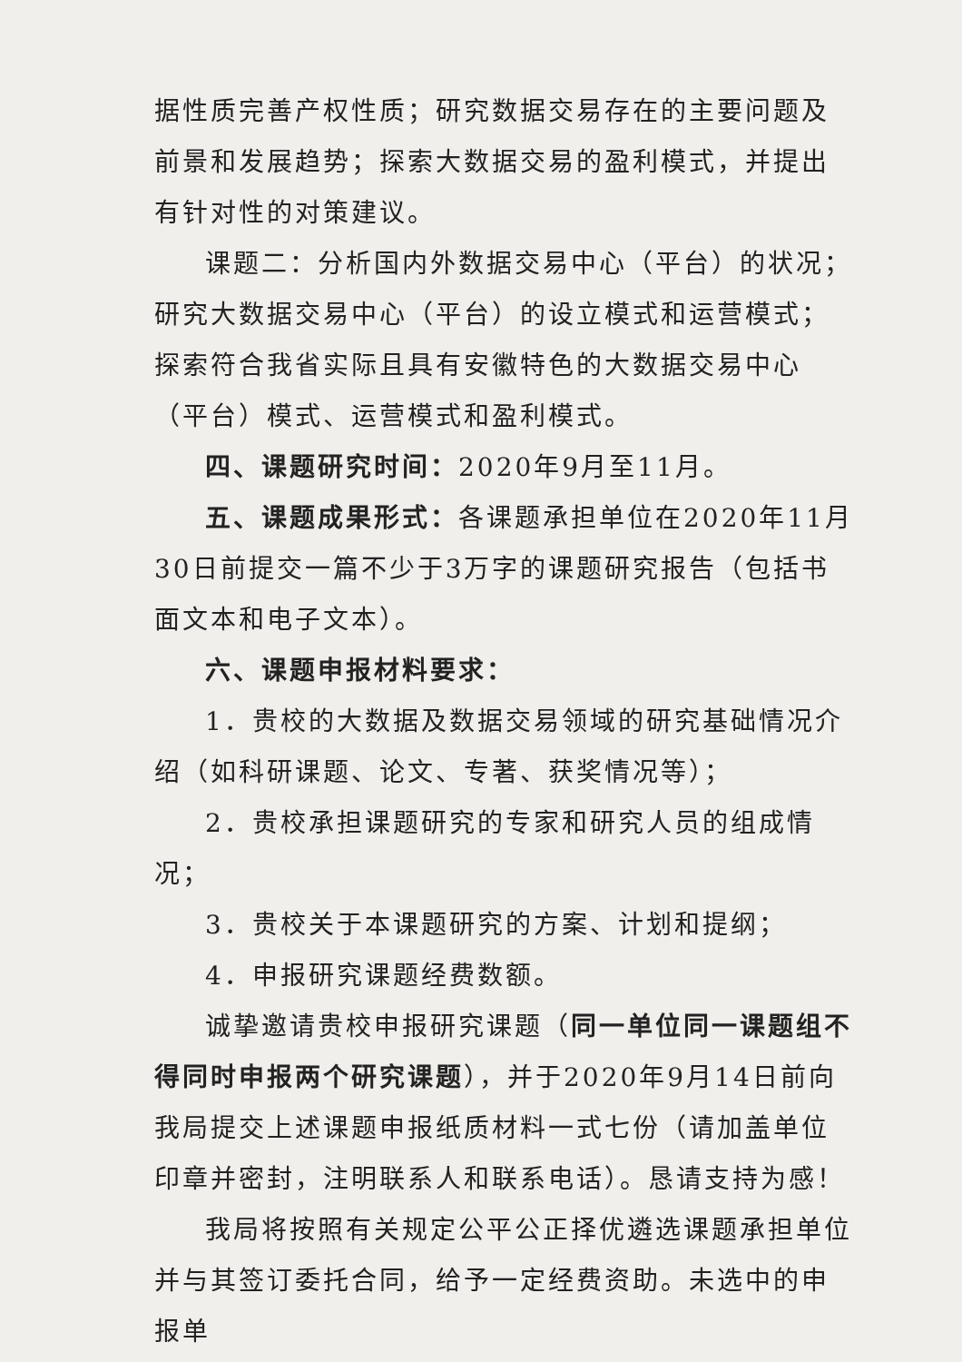据性质完善产权性质；研究数据交易存在的主要问题及前景和发展趋势；探索大数据交易的盈利模式，并提出有针对性的对策建议。
课题二：分析国内外数据交易中心（平台）的状况；研究大数据交易中心（平台）的设立模式和运营模式；探索符合我省实际且具有安徽特色的大数据交易中心（平台）模式、运营模式和盈利模式。
四、课题研究时间：2020年9月至11月。
五、课题成果形式：各课题承担单位在2020年11月30日前提交一篇不少于3万字的课题研究报告（包括书面文本和电子文本）。
六、课题申报材料要求：
1．贵校的大数据及数据交易领域的研究基础情况介绍（如科研课题、论文、专著、获奖情况等）；
2．贵校承担课题研究的专家和研究人员的组成情况；
3．贵校关于本课题研究的方案、计划和提纲；
4．申报研究课题经费数额。
诚挚邀请贵校申报研究课题（同一单位同一课题组不得同时申报两个研究课题），并于2020年9月14日前向我局提交上述课题申报纸质材料一式七份（请加盖单位印章并密封，注明联系人和联系电话）。恳请支持为感！
我局将按照有关规定公平公正择优遴选课题承担单位并与其签订委托合同，给予一定经费资助。未选中的申报单